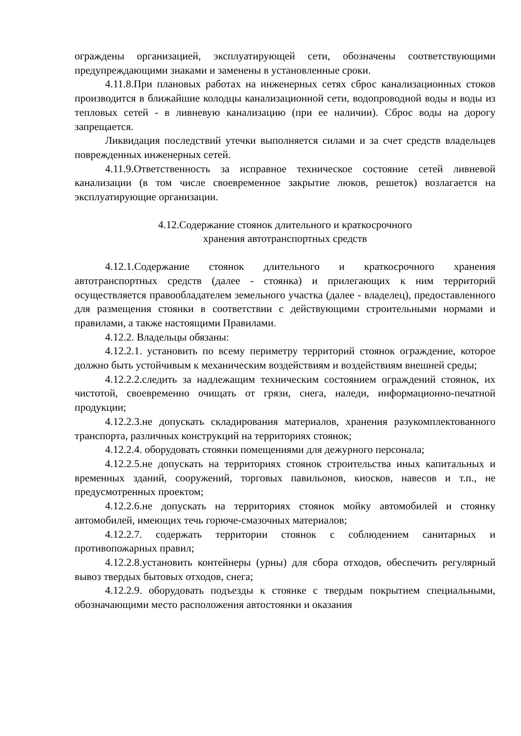ограждены организацией, эксплуатирующей сети, обозначены соответствующими предупреждающими знаками и заменены в установленные сроки.
4.11.8.При плановых работах на инженерных сетях сброс канализационных стоков производится в ближайшие колодцы канализационной сети, водопроводной воды и воды из тепловых сетей - в ливневую канализацию (при ее наличии). Сброс воды на дорогу запрещается.
Ликвидация последствий утечки выполняется силами и за счет средств владельцев поврежденных инженерных сетей.
4.11.9.Ответственность за исправное техническое состояние сетей ливневой канализации (в том числе своевременное закрытие люков, решеток) возлагается на эксплуатирующие организации.
4.12.Содержание стоянок длительного и краткосрочного
хранения автотранспортных средств
4.12.1.Содержание стоянок длительного и краткосрочного хранения автотранспортных средств (далее - стоянка) и прилегающих к ним территорий осуществляется правообладателем земельного участка (далее - владелец), предоставленного для размещения стоянки в соответствии с действующими строительными нормами и правилами, а также настоящими Правилами.
4.12.2. Владельцы обязаны:
4.12.2.1. установить по всему периметру территорий стоянок ограждение, которое должно быть устойчивым к механическим воздействиям и воздействиям внешней среды;
4.12.2.2.следить за надлежащим техническим состоянием ограждений стоянок, их чистотой, своевременно очищать от грязи, снега, наледи, информационно-печатной продукции;
4.12.2.3.не допускать складирования материалов, хранения разукомплектованного транспорта, различных конструкций на территориях стоянок;
4.12.2.4. оборудовать стоянки помещениями для дежурного персонала;
4.12.2.5.не допускать на территориях стоянок строительства иных капитальных и временных зданий, сооружений, торговых павильонов, киосков, навесов и т.п., не предусмотренных проектом;
4.12.2.6.не допускать на территориях стоянок мойку автомобилей и стоянку автомобилей, имеющих течь горюче-смазочных материалов;
4.12.2.7. содержать территории стоянок с соблюдением санитарных и противопожарных правил;
4.12.2.8.установить контейнеры (урны) для сбора отходов, обеспечить регулярный вывоз твердых бытовых отходов, снега;
4.12.2.9. оборудовать подъезды к стоянке с твердым покрытием специальными, обозначающими место расположения автостоянки и оказания